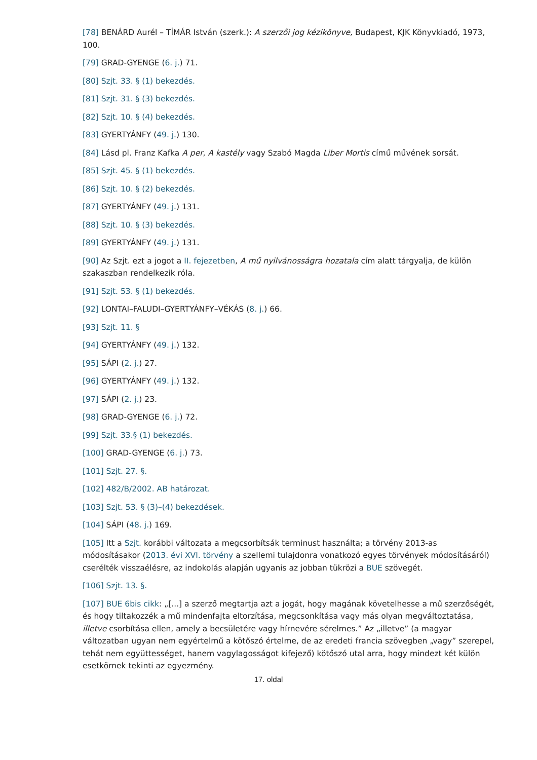[78] BENÁRD Aurél – TÍMÁR István (szerk.): A szerzői jog kézikönyve, Budapest, KJK Könyvkiadó, 1973, 100.
[79] GRAD-GYENGE (6. j.) 71.
[80] Szjt. 33. § (1) bekezdés.
[81] Szjt. 31. § (3) bekezdés.
[82] Szjt. 10. § (4) bekezdés.
[83] GYERTYÁNFY (49. j.) 130.
[84] Lásd pl. Franz Kafka A per, A kastély vagy Szabó Magda Liber Mortis című művének sorsát.
[85] Szjt. 45. § (1) bekezdés.
[86] Szjt. 10. § (2) bekezdés.
[87] GYERTYÁNFY (49. j.) 131.
[88] Szjt. 10. § (3) bekezdés.
[89] GYERTYÁNFY (49. j.) 131.
[90] Az Szjt. ezt a jogot a II. fejezetben, A mű nyilvánosságra hozatala cím alatt tárgyalja, de külön szakaszban rendelkezik róla.
[91] Szjt. 53. § (1) bekezdés.
[92] LONTAI–FALUDI–GYERTYÁNFY–VÉKÁS (8. j.) 66.
[93] Szjt. 11. §
[94] GYERTYÁNFY (49. j.) 132.
[95] SÁPI (2. j.) 27.
[96] GYERTYÁNFY (49. j.) 132.
[97] SÁPI (2. j.) 23.
[98] GRAD-GYENGE (6. j.) 72.
[99] Szjt. 33.§ (1) bekezdés.
[100] GRAD-GYENGE (6. j.) 73.
[101] Szjt. 27. §.
[102] 482/B/2002. AB határozat.
[103] Szjt. 53. § (3)–(4) bekezdések.
[104] SÁPI (48. j.) 169.
[105] Itt a Szjt. korábbi változata a megcsorbítsák terminust használta; a törvény 2013-as módosításakor (2013. évi XVI. törvény a szellemi tulajdonra vonatkozó egyes törvények módosításáról) cserélték visszaélésre, az indokolás alapján ugyanis az jobban tükrözi a BUE szövegét.
[106] Szjt. 13. §.
[107] BUE 6bis cikk: „[...] a szerző megtartja azt a jogát, hogy magának követelhesse a mű szerzőségét, és hogy tiltakozzék a mű mindenfajta eltorzítása, megcsonkítása vagy más olyan megváltoztatása, illetve csorbítása ellen, amely a becsületére vagy hírnevére sérelmes.” Az „illetve” (a magyar változatban ugyan nem egyértelmű a kötőszó értelme, de az eredeti francia szövegben „vagy” szerepel, tehát nem együttességet, hanem vagylagosságot kifejező) kötőszó utal arra, hogy mindezt két külön esetkörnek tekinti az egyezmény.
17. oldal